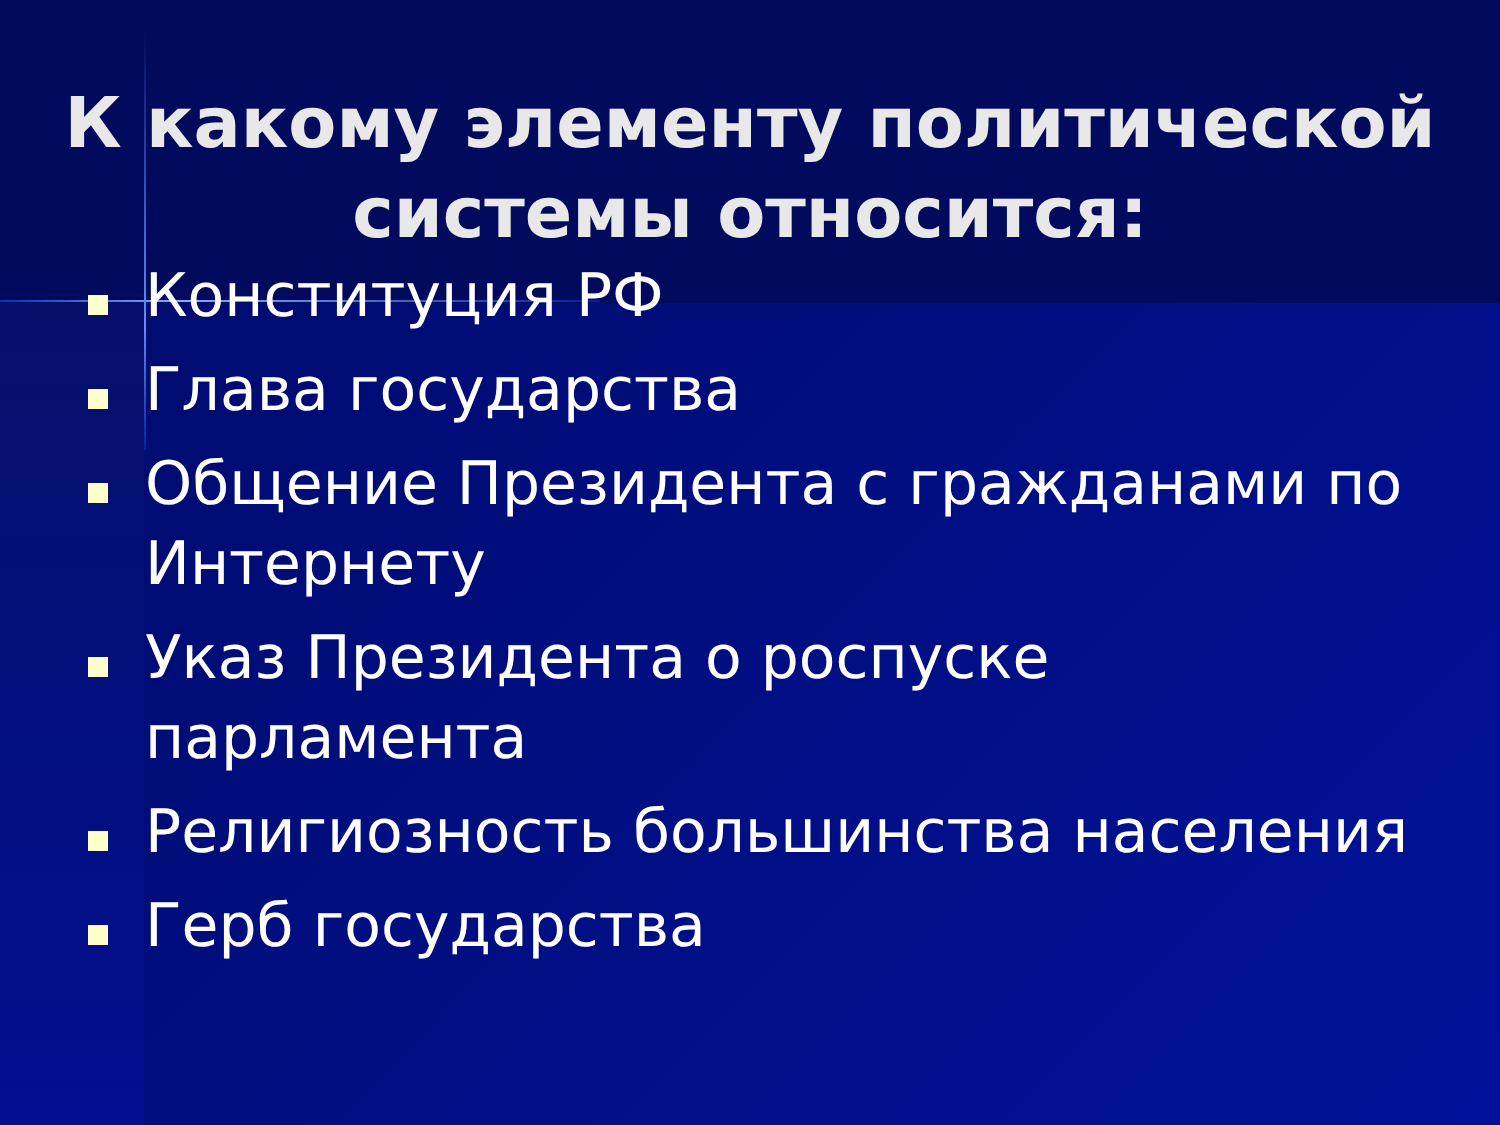К какому элементу политической системы относится:
Конституция РФ
Глава государства
Общение Президента с гражданами по Интернету
Указ Президента о роспуске парламента
Религиозность большинства населения
Герб государства